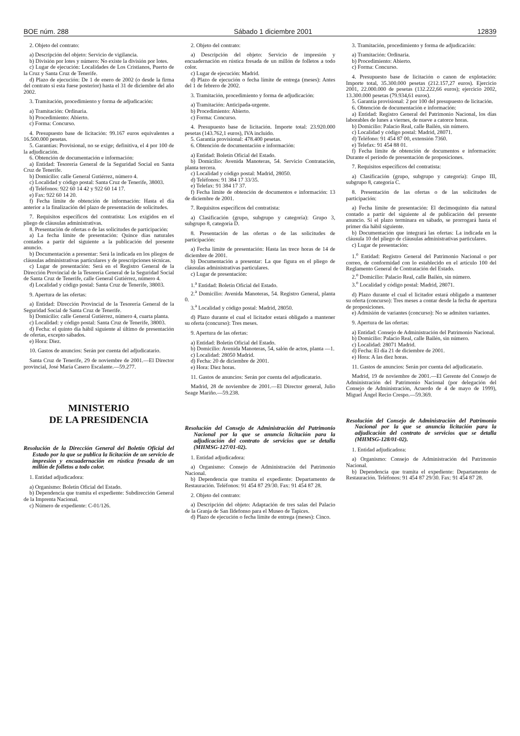BOE núm. 288 Sábado 1 diciembre 2001 12839
2. Objeto del contrato:
a) Descripción del objeto: Servicio de vigilancia.
b) División por lotes y número: No existe la división por lotes.
c) Lugar de ejecución: Localidades de Los Cristianos, Puerto de la Cruz y Santa Cruz de Tenerife.
d) Plazo de ejecución: De 1 de enero de 2002 (o desde la firma del contrato si esta fuese posterior) hasta el 31 de diciembre del año 2002.
3. Tramitación, procedimiento y forma de adjudicación:
a) Tramitación: Ordinaria.
b) Procedimiento: Abierto.
c) Forma: Concurso.
4. Presupuesto base de licitación: 99.167 euros equivalentes a 16.500.000 pesetas.
5. Garantías: Provisional, no se exige; definitiva, el 4 por 100 de la adjudicación.
6. Obtención de documentación e información:
a) Entidad: Tesorería General de la Seguridad Social en Santa Cruz de Tenerife.
b) Domicilio: calle General Gutiérrez, número 4.
c) Localidad y código postal: Santa Cruz de Tenerife, 38003.
d) Teléfonos: 922 60 14 42 y 922 60 14 17.
e) Fax: 922 60 14 20.
f) Fecha límite de obtención de información: Hasta el día anterior a la finalización del plazo de presentación de solicitudes.
7. Requisitos específicos del contratista: Los exigidos en el pliego de cláusulas administrativas.
8. Presentación de ofertas o de las solicitudes de participación:
a) La fecha límite de presentación: Quince días naturales contados a partir del siguiente a la publicación del presente anuncio.
b) Documentación a presentar: Será la indicada en los pliegos de cláusulas administrativas particulares y de prescripciones técnicas.
c) Lugar de presentación: Será en el Registro General de la Dirección Provincial de la Tesorería General de la Seguridad Social de Santa Cruz de Tenerife, calle General Gutiérrez, número 4.
d) Localidad y código postal: Santa Cruz de Tenerife, 38003.
9. Apertura de las ofertas:
a) Entidad: Dirección Provincial de la Tesorería General de la Seguridad Social de Santa Cruz de Tenerife.
b) Domicilio: calle General Gutiérrez, número 4, cuarta planta.
c) Localidad: y código postal: Santa Cruz de Tenerife, 38003.
d) Fecha: el quinto día hábil siguiente al último de presentación de ofertas, excepto sábados.
e) Hora: Diez.
10. Gastos de anuncios: Serán por cuenta del adjudicatario.
Santa Cruz de Tenerife, 29 de noviembre de 2001.—El Director provincial, José María Casero Escalante.—59.277.
MINISTERIO
DE LA PRESIDENCIA
Resolución de la Dirección General del Boletín Oficial del Estado por la que se publica la licitación de un servicio de impresión y encuadernación en rústica fresada de un millón de folletos a todo color.
1. Entidad adjudicadora:
a) Organismo: Boletín Oficial del Estado.
b) Dependencia que tramita el expediente: Subdirección General de la Imprenta Nacional.
c) Número de expediente: C-01/126.
2. Objeto del contrato:
a) Descripción del objeto: Servicio de impresión y encuadernación en rústica fresada de un millón de folletos a todo color.
c) Lugar de ejecución: Madrid.
d) Plazo de ejecución o fecha límite de entrega (meses): Antes del 1 de febrero de 2002.
3. Tramitación, procedimiento y forma de adjudicación:
a) Tramitación: Anticipada-urgente.
b) Procedimiento: Abierto.
c) Forma: Concurso.
4. Presupuesto base de licitación. Importe total: 23.920.000 pesetas (143.762,1 euros), IVA incluido.
5. Garantía provisional: 478.400 pesetas.
6. Obtención de documentación e información:
a) Entidad: Boletín Oficial del Estado.
b) Domicilio: Avenida Manoteras, 54. Servicio Contratación, planta tercera.
c) Localidad y código postal: Madrid, 28050.
d) Teléfonos: 91 384 17 33/35.
e) Telefax: 91 384 17 37.
f) Fecha límite de obtención de documentos e información: 13 de diciembre de 2001.
7. Requisitos específicos del contratista:
a) Clasificación (grupo, subgrupo y categoría): Grupo 3, subgrupo 8, categoría D.
8. Presentación de las ofertas o de las solicitudes de participación:
a) Fecha límite de presentación: Hasta las trece horas de 14 de diciembre de 2001.
b) Documentación a presentar: La que figura en el pliego de cláusulas administrativas particulares.
c) Lugar de presentación:
1.<sup>a</sup> Entidad: Boletín Oficial del Estado.
2.<sup>a</sup> Domicilio: Avenida Manoteras, 54. Registro General, planta 0.
3.<sup>a</sup> Localidad y código postal: Madrid, 28050.
d) Plazo durante el cual el licitador estará obligado a mantener su oferta (concurso): Tres meses.
9. Apertura de las ofertas:
a) Entidad: Boletín Oficial del Estado.
b) Domicilio: Avenida Manoteras, 54, salón de actos, planta —1.
c) Localidad: 28050 Madrid.
d) Fecha: 20 de diciembre de 2001.
e) Hora: Diez horas.
11. Gastos de anuncios: Serán por cuenta del adjudicatario.
Madrid, 28 de noviembre de 2001.—El Director general, Julio Seage Mariño.—59.238.
Resolución del Consejo de Administración del Patrimonio Nacional por la que se anuncia licitación para la adjudicación del contrato de servicios que se detalla (MHMSG-127/01-02).
1. Entidad adjudicadora:
a) Organismo: Consejo de Administración del Patrimonio Nacional.
b) Dependencia que tramita el expediente: Departamento de Restauración. Teléfonos: 91 454 87 29/30. Fax: 91 454 87 28.
2. Objeto del contrato:
a) Descripción del objeto: Adaptación de tres salas del Palacio de la Granja de San Ildefonso para el Museo de Tapices.
d) Plazo de ejecución o fecha límite de entrega (meses): Cinco.
3. Tramitación, procedimiento y forma de adjudicación:
a) Tramitación: Ordinaria.
b) Procedimiento: Abierto.
c) Forma: Concurso.
4. Presupuesto base de licitación o canon de explotación: Importe total, 35.300.000 pesetas (212.157,27 euros). Ejercicio 2001, 22.000.000 de pesetas (132.222,66 euros); ejercicio 2002, 13.300.000 pesetas (79.934,61 euros).
5. Garantía provisional: 2 por 100 del presupuesto de licitación.
6. Obtención de documentación e información:
a) Entidad: Registro General del Patrimonio Nacional, los días laborables de lunes a viernes, de nueve a catorce horas.
b) Domicilio: Palacio Real, calle Bailén, sin número.
c) Localidad y código postal: Madrid, 28071.
d) Teléfono: 91 454 87 00, extensión 7360.
e) Telefax: 91 454 88 01.
f) Fecha límite de obtención de documentos e información: Durante el período de presentación de proposiciones.
7. Requisitos específicos del contratista:
a) Clasificación (grupo, subgrupo y categoría): Grupo III, subgrupo 8, categoría C.
8. Presentación de las ofertas o de las solicitudes de participación:
a) Fecha límite de presentación: El decimoquinto día natural contado a partir del siguiente al de publicación del presente anuncio. Si el plazo terminara en sábado, se prorrogará hasta el primer día hábil siguiente.
b) Documentación que integrará las ofertas: La indicada en la cláusula 10 del pliego de cláusulas administrativas particulares.
c) Lugar de presentación:
1.<sup>o</sup> Entidad: Registro General del Patrimonio Nacional o por correo, de conformidad con lo establecido en el artículo 100 del Reglamento General de Contratación del Estado.
2.<sup>o</sup> Domicilio: Palacio Real, calle Bailén, sin número.
3.<sup>o</sup> Localidad y código postal: Madrid, 28071.
d) Plazo durante el cual el licitador estará obligado a mantener su oferta (concurso): Tres meses a contar desde la fecha de apertura de proposiciones.
e) Admisión de variantes (concurso): No se admiten variantes.
9. Apertura de las ofertas:
a) Entidad: Consejo de Administración del Patrimonio Nacional.
b) Domicilio: Palacio Real, calle Bailén, sin número.
c) Localidad: 28071 Madrid.
d) Fecha: El día 21 de diciembre de 2001.
e) Hora: A las diez horas.
11. Gastos de anuncios: Serán por cuenta del adjudicatario.
Madrid, 19 de noviembre de 2001.—El Gerente del Consejo de Administración del Patrimonio Nacional (por delegación del Consejo de Administración, Acuerdo de 4 de mayo de 1999), Miguel Ángel Recio Crespo.—59.369.
Resolución del Consejo de Administración del Patrimonio Nacional por la que se anuncia licitación para la adjudicación del contrato de servicios que se detalla (MHMSG-128/01-02).
1. Entidad adjudicadora:
a) Organismo: Consejo de Administración del Patrimonio Nacional.
b) Dependencia que tramita el expediente: Departamento de Restauración. Teléfonos: 91 454 87 29/30. Fax: 91 454 87 28.